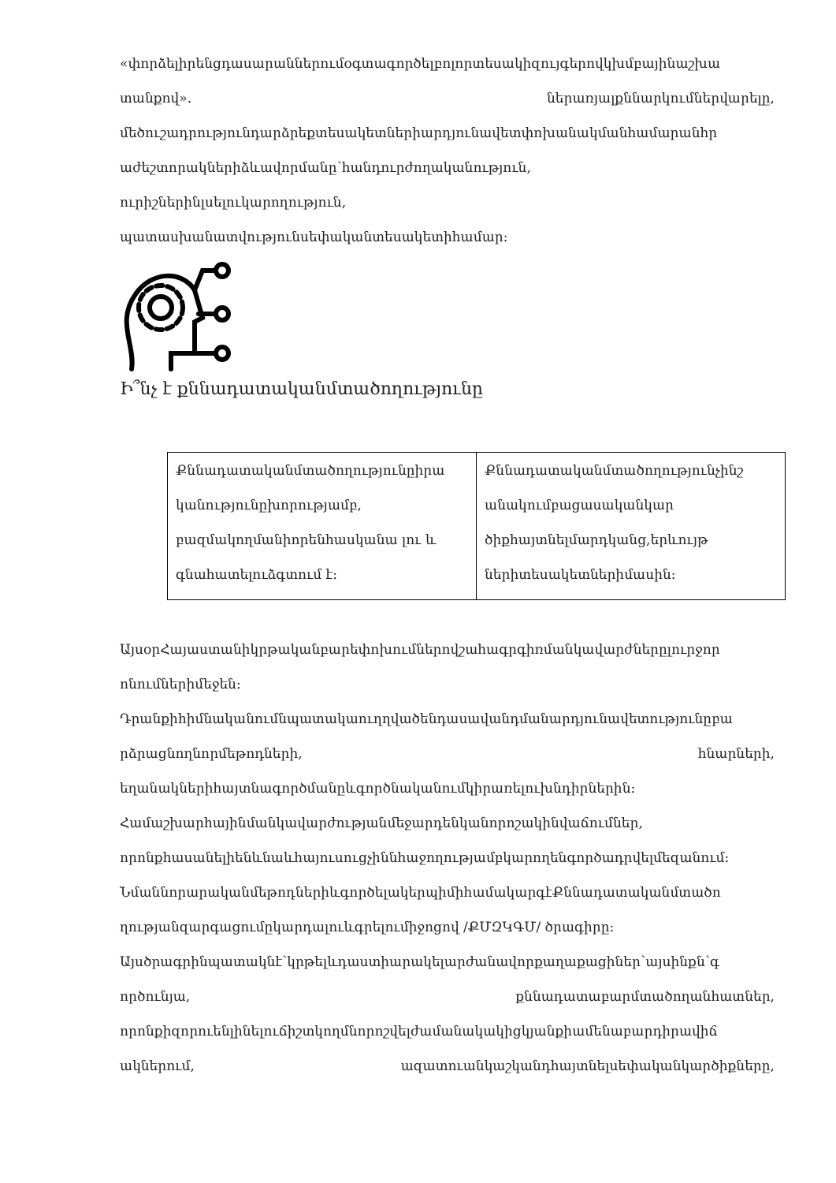«փորձելիրենցդասարաններումօգտագործելբոլորտեսակիզույգերովկխմբայինաշխա
տանքով». ներառյալքննարկումներվարելը,
մեծուշադրությունդարձրեքտեսակետներիարդյունավետփոխանակմանհամարանհր
աժեշտորակներիձևավորմանը՝հանդուրժողականություն,
ուրիշներինլսելուկարողություն,
պատասխանատվությունսեփականտեսակետիհամար:
Ի՞նչ է քննադատականմտածողությունը
| Քննադատականմտածողությունըիրա կանությունըխորությամբ, բազմակողմանիորենհասկանա լու և գնահատելուձգտում է: | Քննադատականմտածողությունչինշ անակումբացասականկար ծիքհայտնելմարդկանց,երևույթ ներիտեսակետներիմասին: |
ԱյսօրՀայաստանիկրթականբարեփոխումներովշահագրգիռմանկավարժներըլուրջոր
ոնումներիմեջեն:
Դրանքիհիմնականումնպատակաուղղվածենդասավանդմանարդյունավետությունըբա
րձրացնողնորմեթոդների, հնարների,
եղանակներիհայտնագործմանըևգործնականումկիրառելուխնդիրներին:
Համաշխարհայինմանկավարժությանմեջարդենկանորոշակինվաճումներ,
որոնքհասանելիենևնաևհայուսուցչիննհաջողությամբկարողենգործադրվելմեզանում:
ՆմաննորարականմեթոդներիևգործելակերպիմիհամակարգէՔննադատականմտածո
ղությանզարգացումըկարդալուևգրելումիջոցով /ՔՄԶԿԳՄ/ ծրագիրը:
Այսծրագրինպատակնէ՝կրթելևդաստիարակելարժանավորքաղաքացիներ՝այսինքն՝գ
ործունյա, քննադատաբարմտածողանհատներ,
որոնքիզորուենլինելուճիշտկողմնորոշվելժամանակակիցկյանքիամենաբարդիրավիճ
ակներում, ազատուանկաշկանդհայտնելսեփականկարծիքները,